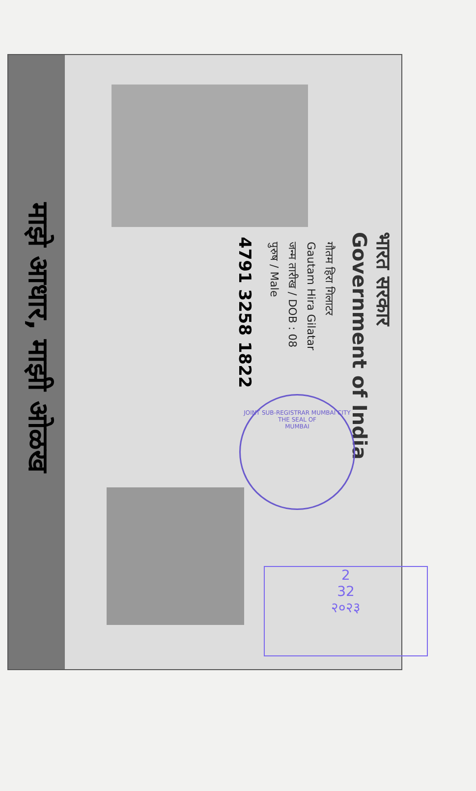माझे आधार, माझी ओळख
भारत सरकार
Government of India
गौतम हिरा गिलाटर
Gautam Hira Gilatar
जन्म तारीख / DOB : 08
पुरुष / Male
4791 3258 1822
JOINT SUB-REGISTRAR MUMBAI CITY
THE SEAL OF
MUMBAI
2
32
२०२३